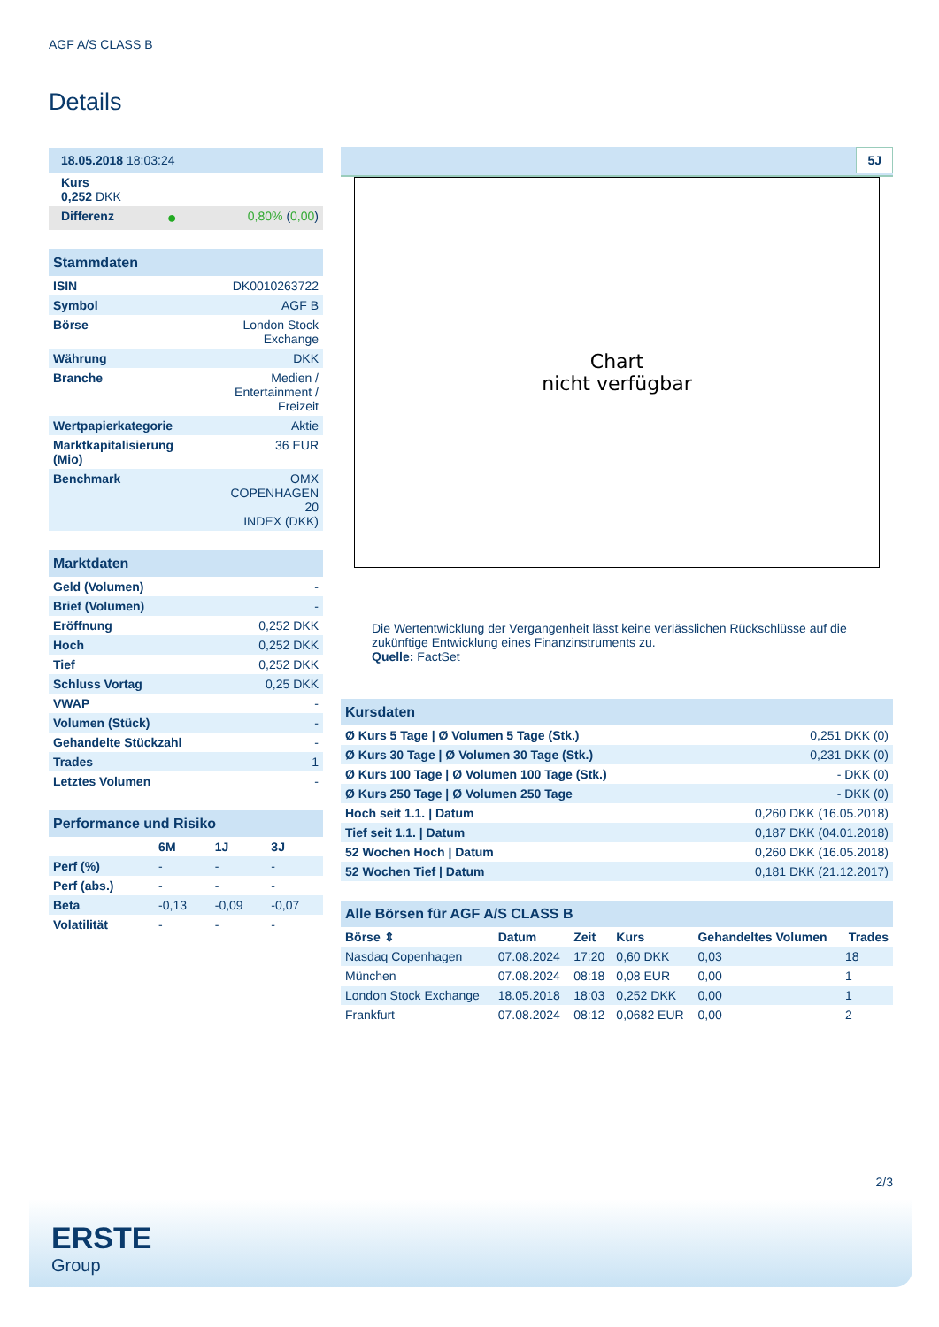AGF A/S CLASS B
Details
| 18.05.2018 18:03:24 | | |
| Kurs 0,252 DKK | | |
| Differenz | ● | 0,80% ( 0,00 ) |
| Stammdaten | |
| ISIN | DK0010263722 |
| Symbol | AGF B |
| Börse | London Stock Exchange |
| Währung | DKK |
| Branche | Medien / Entertainment / Freizeit |
| Wertpapierkategorie | Aktie |
| Marktkapitalisierung (Mio) | 36 EUR |
| Benchmark | OMX COPENHAGEN 20 INDEX (DKK) |
| Marktdaten | |
| Geld (Volumen) | - |
| Brief (Volumen) | - |
| Eröffnung | 0,252 DKK |
| Hoch | 0,252 DKK |
| Tief | 0,252 DKK |
| Schluss Vortag | 0,25 DKK |
| VWAP | - |
| Volumen (Stück) | - |
| Gehandelte Stückzahl | - |
| Trades | 1 |
| Letztes Volumen | - |
| Performance und Risiko | | | |
| | 6M | 1J | 3J |
| Perf (%) | - | - | - |
| Perf (abs.) | - | - | - |
| Beta | -0,13 | -0,09 | -0,07 |
| Volatilität | - | - | - |
5J
Chart
nicht verfügbar
Die Wertentwicklung der Vergangenheit lässt keine verlässlichen Rückschlüsse auf die zukünftige Entwicklung eines Finanzinstruments zu.
Quelle: FactSet
| Kursdaten | |
| Ø Kurs 5 Tage / Ø Volumen 5 Tage (Stk.) | 0,251 DKK (0) |
| Ø Kurs 30 Tage / Ø Volumen 30 Tage (Stk.) | 0,231 DKK (0) |
| Ø Kurs 100 Tage / Ø Volumen 100 Tage (Stk.) | - DKK (0) |
| Ø Kurs 250 Tage / Ø Volumen 250 Tage | - DKK (0) |
| Hoch seit 1.1. / Datum | 0,260 DKK (16.05.2018) |
| Tief seit 1.1. / Datum | 0,187 DKK (04.01.2018) |
| 52 Wochen Hoch / Datum | 0,260 DKK (16.05.2018) |
| 52 Wochen Tief / Datum | 0,181 DKK (21.12.2017) |
| Alle Börsen für AGF A/S CLASS B | | | | | |
| Börse ⇕ | Datum | Zeit | Kurs | Gehandeltes Volumen | Trades |
| Nasdaq Copenhagen | 07.08.2024 | 17:20 | 0,60 DKK | 0,03 | 18 |
| München | 07.08.2024 | 08:18 | 0,08 EUR | 0,00 | 1 |
| London Stock Exchange | 18.05.2018 | 18:03 | 0,252 DKK | 0,00 | 1 |
| Frankfurt | 07.08.2024 | 08:12 | 0,0682 EUR | 0,00 | 2 |
2/3
ERSTE
Group